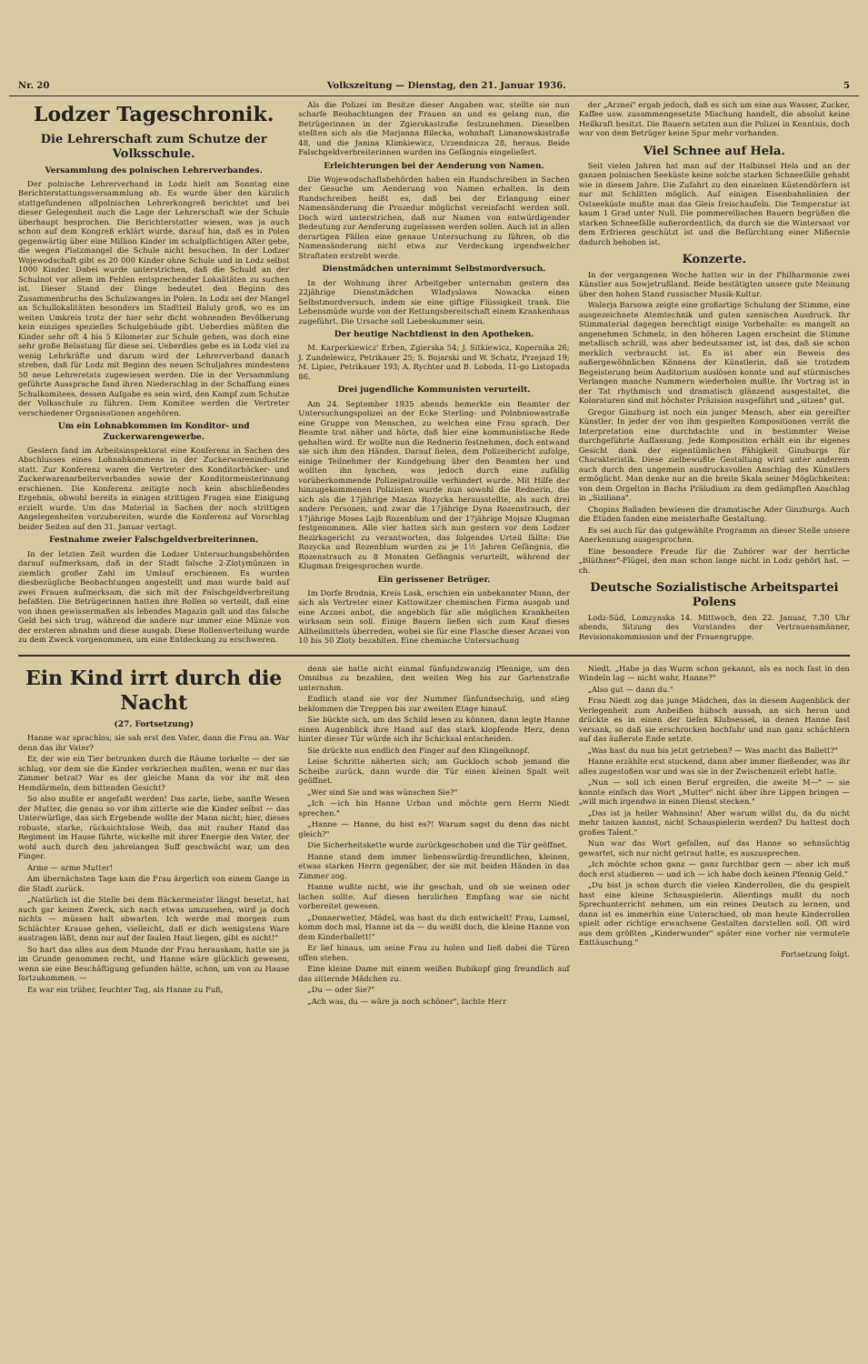Nr. 20 Volkszeitung — Dienstag, den 21. Januar 1936. 5
Lodzer Tageschronik.
Die Lehrerschaft zum Schutze der Volksschule.
Versammlung des polnischen Lehrerverbandes.
Der polnische Lehrerverband in Lodz hielt am Sonntag eine Berichterstattungsversammlung ab. Es wurde über den kürzlich stattgefundenen allpolnischen Lehrerkongreß berichtet und bei dieser Gelegenheit auch die Lage der Lehrerschaft wie der Schule überhaupt besprochen. Die Berichterstatter wiesen, was ja auch schon auf dem Kongreß erklärt wurde, darauf hin, daß es in Polen gegenwärtig über eine Million Kinder im schulpflichtigen Alter gebe, die wegen Platzmangel die Schule nicht besuchen. In der Lodzer Wojewodschaft gibt es 20 000 Kinder ohne Schule und in Lodz selbst 1000 Kinder. Dabei wurde unterstrichen, daß die Schuld an der Schulnot vor allem im Fehlen entsprechender Lokalitäten zu suchen ist. Dieser Stand der Dinge bedeutet den Beginn des Zusammenbruchs des Schulzwanges in Polen. In Lodz sei der Mangel an Schullokalitäten besonders im Stadtteil Baluty groß, wo es im weiten Umkreis trotz der hier sehr dicht wohnenden Bevölkerung kein einziges spezielles Schulgebäude gibt. Ueberdies müßten die Kinder sehr oft 4 bis 5 Kilometer zur Schule gehen, was doch eine sehr große Belastung für diese sei. Ueberdies gebe es in Lodz viel zu wenig Lehrkräfte und darum wird der Lehrerverband danach streben, daß für Lodz mit Beginn des neuen Schuljahres mindestens 50 neue Lehreretats zugewiesen werden. Die in der Versammlung geführte Aussprache fand ihren Niederschlag in der Schaffung eines Schulkomitees, dessen Aufgabe es sein wird, den Kampf zum Schutze der Volksschule zu führen. Dem Komitee werden die Vertreter verschiedener Organisationen angehören.
Um ein Lohnabkommen im Konditor- und Zuckerwarengewerbe.
Gestern fand im Arbeitsinspektorat eine Konferenz in Sachen des Abschlusses eines Lohnabkommens in der Zuckerwarenindustrie statt. Zur Konferenz waren die Vertreter des Konditorbäcker- und Zuckerwarenarbeiterverbandes sowie der Konditormeisterinnung erschienen. Die Konferenz zeitigte noch kein abschließendes Ergebnis, obwohl bereits in einigen strittigen Fragen eine Einigung erzielt wurde. Um das Material in Sachen der noch strittigen Angelegenheiten vorzubereiten, wurde die Konferenz auf Vorschlag beider Seiten auf den 31. Januar vertagt.
Festnahme zweier Falschgeldverbreiterinnen.
In der letzten Zeit wurden die Lodzer Untersuchungsbehörden darauf aufmerksam, daß in der Stadt falsche 2-Zlotymünzen in ziemlich großer Zahl im Umlauf erschienen. Es wurden diesbezügliche Beobachtungen angestellt und man wurde bald auf zwei Frauen aufmerksam, die sich mit der Falschgeldverbreitung befaßten. Die Betrügerinnen hatten ihre Rollen so verteilt, daß eine von ihnen gewissermaßen als lebendes Magazin galt und das falsche Geld bei sich trug, während die andere nur immer eine Münze von der ersteren abnahm und diese ausgab. Diese Rollenverteilung wurde zu dem Zweck vorgenommen, um eine Entdeckung zu erschweren.
Als die Polizei im Besitze dieser Angaben war, stellte sie nun scharfe Beobachtungen der Frauen an und es gelang nun, die Betrügerinnen in der Zgierskastraße festzunehmen. Dieselben stellten sich als die Marjanna Bilecka, wohnhaft Limanowskistraße 48, und die Janina Klimkiewicz, Urzendnicza 28, heraus. Beide Falschgeldverbreiterinnen wurden ins Gefängnis eingeliefert.
Erleichterungen bei der Aenderung von Namen.
Die Wojewodschaftsbehörden haben ein Rundschreiben in Sachen der Gesuche um Aenderung von Namen erhalten. In dem Rundschreiben heißt es, daß bei der Erlangung einer Namensänderung die Prozedur möglichst vereinfacht werden soll. Doch wird unterstrichen, daß nur Namen von entwürdigender Bedeutung zur Aenderung zugelassen werden sollen. Auch ist in allen derartigen Fällen eine genaue Untersuchung zu führen, ob die Namensänderung nicht etwa zur Verdeckung irgendwelcher Straftaten erstrebt werde.
Dienstmädchen unternimmt Selbstmordversuch.
In der Wohnung ihrer Arbeitgeber unternahm gestern das 22jährige Dienstmädchen Wladyslawa Nowacka einen Selbstmordversuch, indem sie eine giftige Flüssigkeit trank. Die Lebensmüde wurde von der Rettungsbereitschaft einem Krankenhaus zugeführt. Die Ursache soll Liebeskummer sein.
Der heutige Nachtdienst in den Apotheken.
M. Karperkiewicz' Erben, Zgierska 54; J. Sitkiewicz, Kopernika 26; J. Zundelewicz, Petrikauer 25; S. Bojarski und W. Schatz, Przejazd 19; M. Lipiec, Petrikauer 193; A. Rychter und B. Loboda, 11-go Listopada 86.
Drei jugendliche Kommunisten verurteilt.
Am 24. September 1935 abends bemerkte ein Beamter der Untersuchungspolizei an der Ecke Sterling- und Polnbniowastraße eine Gruppe von Menschen, zu welchen eine Frau sprach. Der Beamte trat näher und hörte, daß hier eine kommunistische Rede gehalten wird. Er wollte nun die Rednerin festnehmen, doch entwand sie sich ihm den Händen. Darauf fielen, dem Polizeibericht zufolge, einige Teilnehmer der Kundgebung über den Beamten her und wollten ihn lynchen, was jedoch durch eine zufällig vorüberkommende Polizeipatrouille verhindert wurde. Mit Hilfe der hinzugekommenen Polizisten wurde nun sowohl die Rednerin, die sich als die 17jährige Masza Rozycka herausstellte, als auch drei andere Personen, und zwar die 17jährige Dyna Rozenstrauch, der 17jährige Moses Lajb Rozenblum und der 17jährige Mojsze Klugman festgenommen. Alle vier hatten sich nun gestern vor dem Lodzer Bezirksgericht zu verantworten, das folgendes Urteil fällte: Die Rozycka und Rozenblum wurden zu je 1½ Jahren Gefängnis, die Rozenstrauch zu 8 Monaten Gefängnis verurteilt, während der Klugman freigesprochen wurde.
Ein gerissener Betrüger.
Im Dorfe Brodnia, Kreis Lask, erschien ein unbekannter Mann, der sich als Vertreter einer Kattowitzer chemischen Firma ausgab und eine Arznei anbot, die angeblich für alle möglichen Krankheiten wirksam sein soll. Einige Bauern ließen sich zum Kauf dieses Allheilmittels überreden, wobei sie für eine Flasche dieser Arznei von 10 bis 50 Zloty bezahlten. Eine chemische Untersuchung
der „Arznei" ergab jedoch, daß es sich um eine aus Wasser, Zucker, Kaffee usw. zusammengesetzte Mischung handelt, die absolut keine Heilkraft besitzt. Die Bauern setzten nun die Polizei in Kenntnis, doch war von dem Betrüger keine Spur mehr vorhanden.
Viel Schnee auf Hela.
Seit vielen Jahren hat man auf der Halbinsel Hela und an der ganzen polnischen Seeküste keine solche starken Schneefälle gehabt wie in diesem Jahre. Die Zufahrt zu den einzelnen Küstendörfern ist nur mit Schlitten möglich. Auf einigen Eisenbahnlinien der Ostseeküste mußte man das Gleis freischaufeln. Die Temperatur ist kaum 1 Grad unter Null. Die pommerellischen Bauern begrüßen die starken Schneefälle außerordentlich, da durch sie die Wintersaat vor dem Erfrieren geschützt ist und die Befürchtung einer Mißernte dadurch behoben ist.
Konzerte.
In der vergangenen Woche hatten wir in der Philharmonie zwei Künstler aus Sowjetrußland. Beide bestätigten unsere gute Meinung über den hohen Stand russischer Musik-Kultur.
Walerja Barsowa zeigte eine großartige Schulung der Stimme, eine ausgezeichnete Atemtechnik und guten szenischen Ausdruck. Ihr Stimmaterial dagegen berechtigt einige Vorbehalte: es mangelt an angenehmen Schmelz, in den höheren Lagen erscheint die Stimme metallisch schrill, was aber bedeutsamer ist, ist das, daß sie schon merklich verbraucht ist. Es ist aber ein Beweis des außergewöhnlichen Könnens der Künstlerin, daß sie trotzdem Begeisterung beim Auditorium auslösen konnte und auf stürmisches Verlangen manche Nummern wiederholen mußte. Ihr Vortrag ist in der Tat rhythmisch und dramatisch glänzend ausgestaltet, die Koloraturen sind mit höchster Präzision ausgeführt und „sitzen" gut.
Gregor Ginzburg ist noch ein junger Mensch, aber ein gereifter Künstler. In jeder der von ihm gespielten Kompositionen verrät die Interpretation eine durchdachte und in bestimmter Weise durchgeführte Auffassung. Jede Komposition erhält ein ihr eigenes Gesicht dank der eigentümlichen Fähigkeit Ginzburgs für Charakteristik. Diese zielbewußte Gestaltung wird unter anderem auch durch den ungemein ausdrucksvollen Anschlag des Künstlers ermöglicht. Man denke nur an die breite Skala seiner Möglichkeiten: von dem Orgelton in Bachs Präludium zu dem gedämpften Anschlag in „Siziliana".
Chopins Balladen bewiesen die dramatische Ader Ginzburgs. Auch die Etüden fanden eine meisterhafte Gestaltung.
Es sei auch für das gutgewählte Programm an dieser Stelle unsere Anerkennung ausgesprochen.
Eine besondere Freude für die Zuhörer war der herrliche „Blüthner"-Flügel, den man schon lange nicht in Lodz gehört hat. —ch.
Deutsche Sozialistische Arbeitspartei Polens
Lodz-Süd, Lomzynska 14. Mittwoch, den 22. Januar, 7.30 Uhr abends, Sitzung des Vorstandes der Vertrauensmänner, Revisionskommission und der Frauengruppe.
Ein Kind irrt durch die Nacht
(27. Fortsetzung)
Hanne war sprachlos; sie sah erst den Vater, dann die Frau an. War denn das ihr Vater?
Er, der wie ein Tier betrunken durch die Räume torkelte — der sie schlug, vor dem sie die Kinder verkriechen mußten, wenn er nur das Zimmer betrat? War es der gleiche Mann da vor ihr mit den Hemdärmeln, dem bittenden Gesicht?
So also mußte er angefaßt werden! Das zarte, liebe, sanfte Wesen der Mutter, die genau so vor ihm zitterte wie die Kinder selbst — das Unterwürfige, das sich Ergebende wollte der Mann nicht; hier, dieses robuste, starke, rücksichtslose Weib, das mit rauher Hand das Regiment im Hause führte, wickelte mit ihrer Energie den Vater, der wohl auch durch den jahrelangen Suff geschwächt war, um den Finger.
Arme — arme Mutter!
Am übernächsten Tage kam die Frau ärgerlich von einem Gange in die Stadt zurück.
„Natürlich ist die Stelle bei dem Bäckermeister längst besetzt, hat auch gar keinen Zweck, sich nach etwas umzusehen, wird ja doch nichts — müssen halt abwarten. Ich werde mal morgen zum Schlächter Krause gehen, vielleicht, daß er dich wenigstens Ware austragen läßt, denn nur auf der faulen Haut liegen, gibt es nicht!"
So hart das alles aus dem Munde der Frau herauskam, hatte sie ja im Grunde genommen recht, und Hanne wäre glücklich gewesen, wenn sie eine Beschäftigung gefunden hätte, schon, um von zu Hause fortzukommen. —
Es war ein trüber, feuchter Tag, als Hanne zu Fuß,
denn sie hatte nicht einmal fünfundzwanzig Pfennige, um den Omnibus zu bezahlen, den weiten Weg bis zur Gartenstraße unternahm.
Endlich stand sie vor der Nummer fünfundsechzig, und stieg beklommen die Treppen bis zur zweiten Etage hinauf.
Sie bückte sich, um das Schild lesen zu können, dann legte Hanne einen Augenblick ihre Hand auf das stark klopfende Herz, denn hinter dieser Tür würde sich ihr Schicksal entscheiden.
Sie drückte nun endlich den Finger auf den Klingelknopf.
Leise Schritte näherten sich; am Guckloch schob jemand die Scheibe zurück, dann wurde die Tür einen kleinen Spalt weit geöffnet.
„Wer sind Sie und was wünschen Sie?"
„Ich —ich bin Hanne Urban und möchte gern Herrn Niedt sprechen."
„Hanne — Hanne, du bist es?! Warum sagst du denn das nicht gleich?"
Die Sicherheitskette wurde zurückgeschoben und die Tür geöffnet.
Hanne stand dem immer liebenswürdig-freundlichen, kleinen, etwas starken Herrn gegenüber, der sie mit beiden Händen in das Zimmer zog.
Hanne wußte nicht, wie ihr geschah, und ob sie weinen oder lachen sollte. Auf diesen herzlichen Empfang war sie nicht vorbereitet gewesen.
„Donnerwetter, Mädel, was hast du dich entwickelt! Frau, Lumsel, komm doch mal, Hanne ist da — du weißt doch, die kleine Hanne von dem Kinderballett!"
Er lief hinaus, um seine Frau zu holen und ließ dabei die Türen offen stehen.
Eine kleine Dame mit einem weißen Bubikopf ging freundlich auf das zitternde Mädchen zu.
„Du — oder Sie?"
„Ach was, du — wäre ja noch schöner", lachte Herr
Niedt. „Habe ja das Wurm schon gekannt, als es noch fast in den Windeln lag — nicht wahr, Hanne?"
„Also gut — dann du."
Frau Niedt zog das junge Mädchen, das in diesem Augenblick der Verlegenheit zum Anbeißen hübsch aussah, an sich heran und drückte es in einen der tiefen Klubsessel, in denen Hanne fast versank, so daß sie erschrocken hochfuhr und nun ganz schüchtern auf das äußerste Ende setzte.
„Was hast du nun bis jetzt getrieben? — Was macht das Ballett?"
Hanne erzählte erst stockend, dann aber immer fließender, was ihr alles zugestoßen war und was sie in der Zwischenzeit erlebt hatte.
„Nun — soll ich einen Beruf ergreifen, die zweite M—" — sie konnte einfach das Wort „Mutter" nicht über ihre Lippen bringen — „will mich irgendwo in einen Dienst stecken."
„Das ist ja heller Wahnsinn! Aber warum willst du, da du nicht mehr tanzen kannst, nicht Schauspielerin werden? Du hattest doch großes Talent."
Nun war das Wort gefallen, auf das Hanne so sehnsüchtig gewartet, sich nur nicht getraut hatte, es auszusprechen.
„Ich möchte schon ganz — ganz furchtbar gern — aber ich muß doch erst studieren — und ich — ich habe doch keinen Pfennig Geld."
„Du bist ja schon durch die vielen Kinderrollen, die du gespielt hast eine kleine Schauspielerin. Allerdings mußt du noch Sprechunterricht nehmen, um ein reines Deutsch zu lernen, und dann ist es immerhin eine Unterschied, ob man heute Kinderrollen spielt oder richtige erwachsene Gestalten darstellen soll. Oft wird aus dem größten „Kinderwunder" später eine vorher nie vermutete Enttäuschung."
Fortsetzung folgt.